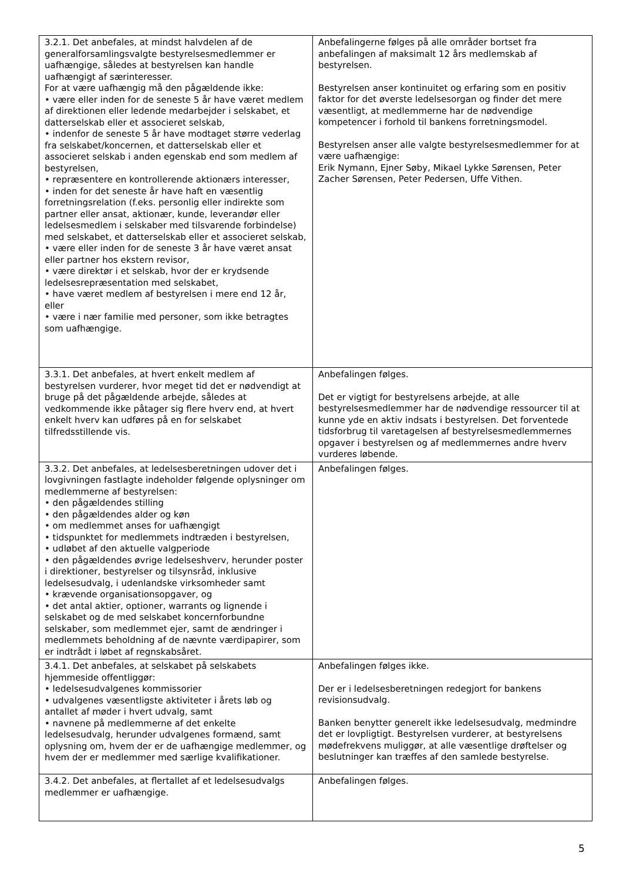| 3.2.1. Det anbefales, at mindst halvdelen af de generalforsamlingsvalgte bestyrelsesmedlemmer er uafhængige, således at bestyrelsen kan handle uafhængigt af særinteresser. For at være uafhængig må den pågældende ikke: • være eller inden for de seneste 5 år have været medlem af direktionen eller ledende medarbejder i selskabet, et datterselskab eller et associeret selskab, • indenfor de seneste 5 år have modtaget større vederlag fra selskabet/koncernen, et datterselskab eller et associeret selskab i anden egenskab end som medlem af bestyrelsen, • repræsentere en kontrollerende aktionærs interesser, • inden for det seneste år have haft en væsentlig forretningsrelation (f.eks. personlig eller indirekte som partner eller ansat, aktionær, kunde, leverandør eller ledelsesmedlem i selskaber med tilsvarende forbindelse) med selskabet, et datterselskab eller et associeret selskab, • være eller inden for de seneste 3 år have været ansat eller partner hos ekstern revisor, • være direktør i et selskab, hvor der er krydsende ledelsesrepræsentation med selskabet, • have været medlem af bestyrelsen i mere end 12 år, eller • være i nær familie med personer, som ikke betragtes som uafhængige. | Anbefalingerne følges på alle områder bortset fra anbefalingen af maksimalt 12 års medlemskab af bestyrelsen. Bestyrelsen anser kontinuitet og erfaring som en positiv faktor for det øverste ledelsesorgan og finder det mere væsentligt, at medlemmerne har de nødvendige kompetencer i forhold til bankens forretningsmodel. Bestyrelsen anser alle valgte bestyrelsesmedlemmer for at være uafhængige: Erik Nymann, Ejner Søby, Mikael Lykke Sørensen, Peter Zacher Sørensen, Peter Pedersen, Uffe Vithen. |
| 3.3.1. Det anbefales, at hvert enkelt medlem af bestyrelsen vurderer, hvor meget tid det er nødvendigt at bruge på det pågældende arbejde, således at vedkommende ikke påtager sig flere hverv end, at hvert enkelt hverv kan udføres på en for selskabet tilfredsstillende vis. | Anbefalingen følges. Det er vigtigt for bestyrelsens arbejde, at alle bestyrelsesmedlemmer har de nødvendige ressourcer til at kunne yde en aktiv indsats i bestyrelsen. Det forventede tidsforbrug til varetagelsen af bestyrelsesmedlemmernes opgaver i bestyrelsen og af medlemmernes andre hverv vurderes løbende. |
| 3.3.2. Det anbefales, at ledelsesberetningen udover det i lovgivningen fastlagte indeholder følgende oplysninger om medlemmerne af bestyrelsen: • den pågældendes stilling • den pågældendes alder og køn • om medlemmet anses for uafhængigt • tidspunktet for medlemmets indtræden i bestyrelsen, • udløbet af den aktuelle valgperiode • den pågældendes øvrige ledelseshverv, herunder poster i direktioner, bestyrelser og tilsynsråd, inklusive ledelsesudvalg, i udenlandske virksomheder samt • krævende organisationsopgaver, og • det antal aktier, optioner, warrants og lignende i selskabet og de med selskabet koncernforbundne selskaber, som medlemmet ejer, samt de ændringer i medlemmets beholdning af de nævnte værdipapirer, som er indtrådt i løbet af regnskabsåret. | Anbefalingen følges. |
| 3.4.1. Det anbefales, at selskabet på selskabets hjemmeside offentliggør: • ledelsesudvalgenes kommissorier • udvalgenes væsentligste aktiviteter i årets løb og antallet af møder i hvert udvalg, samt • navnene på medlemmerne af det enkelte ledelsesudvalg, herunder udvalgenes formænd, samt oplysning om, hvem der er de uafhængige medlemmer, og hvem der er medlemmer med særlige kvalifikationer. | Anbefalingen følges ikke. Der er i ledelsesberetningen redegjort for bankens revisionsudvalg. Banken benytter generelt ikke ledelsesudvalg, medmindre det er lovpligtigt. Bestyrelsen vurderer, at bestyrelsens mødefrekvens muliggør, at alle væsentlige drøftelser og beslutninger kan træffes af den samlede bestyrelse. |
| 3.4.2. Det anbefales, at flertallet af et ledelsesudvalgs medlemmer er uafhængige. | Anbefalingen følges. |
5